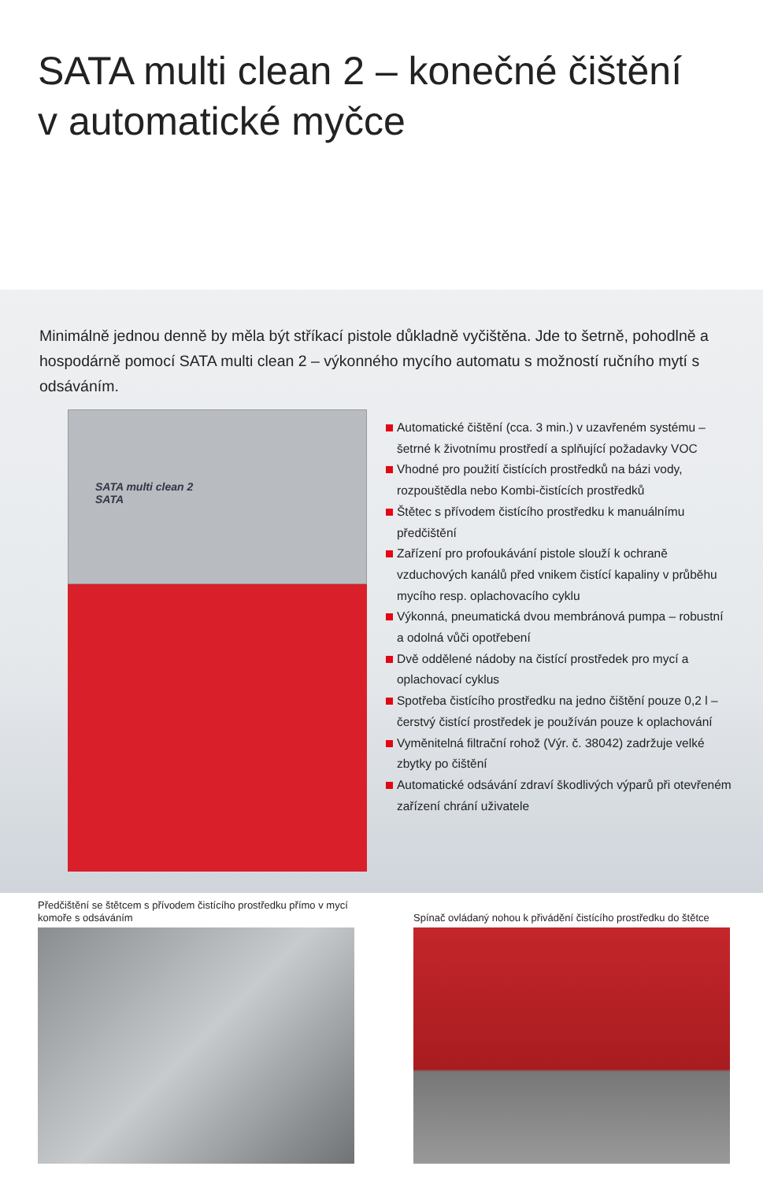SATA multi clean 2 – konečné čištění
v automatické myčce
Minimálně jednou denně by měla být stříkací pistole důkladně vyčištěna. Jde to šetrně, pohodlně a hospodárně pomocí SATA multi clean 2 – výkonného mycího automatu s mož­ností ručního mytí s odsáváním.
SATA multi clean 2
SATA
Automatické čištění (cca. 3 min.) v uzavřeném systému – šetrné k životnímu prostředí a splňující požadavky VOC
Vhodné pro použití čistících prostředků na bázi vody, rozpouštědla nebo Kombi-čistících prostředků
Štětec s přívodem čistícího prostředku k manuálnímu předčištění
Zařízení pro profoukávání pistole slouží k ochraně vzduchových kanálů před vnikem čistící kapaliny v průběhu mycího resp. oplachovacího cyklu
Výkonná, pneumatická dvou membránová pumpa – robustní a odolná vůči opotřebení
Dvě oddělené nádoby na čistící prostředek pro mycí a oplachovací cyklus
Spotřeba čistícího prostředku na jedno čištění pouze 0,2 l – čerstvý čistící prostředek je používán pouze k oplachování
Vyměnitelná filtrační rohož (Výr. č. 38042) zadržuje velké zbytky po čištění
Automatické odsávání zdraví škodlivých výparů při otevřeném zařízení chrání uživatele
Předčištění se štětcem s přívodem čistícího prostředku přímo v mycí komoře s odsáváním
Spínač ovládaný nohou k přivádění čistícího prostředku do štětce